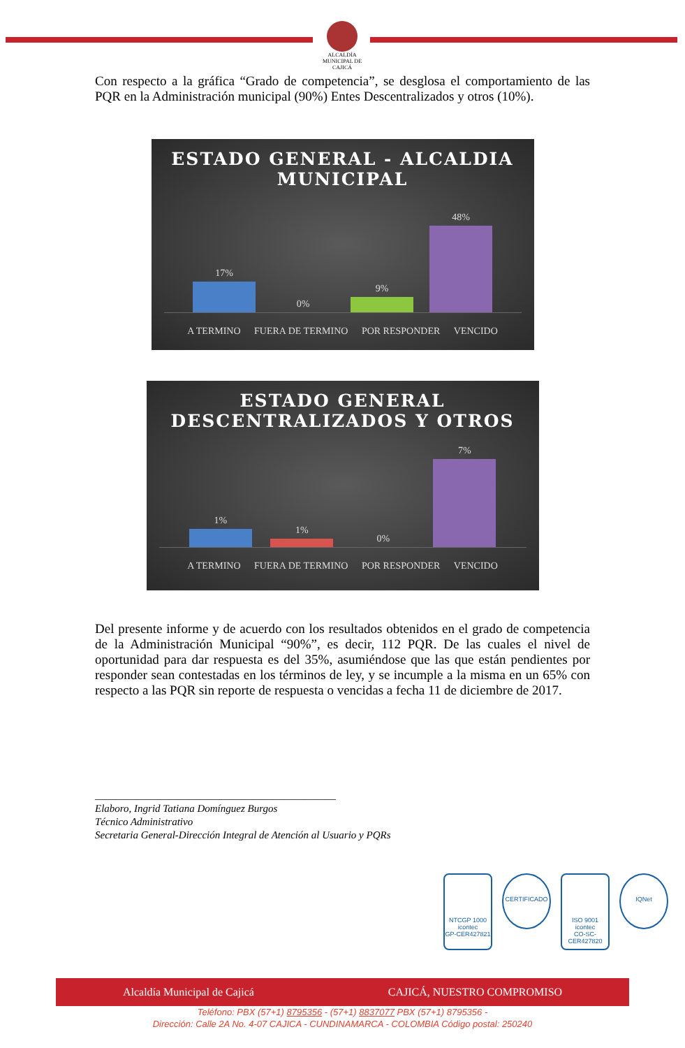ALCALDÍA MUNICIPAL DE
CAJICÁ
Con respecto a la gráfica “Grado de competencia”, se desglosa el comportamiento de las PQR en la Administración municipal (90%) Entes Descentralizados y otros (10%).
ESTADO GENERAL - ALCALDIA
MUNICIPAL
17%
0%
9%
48%
A TERMINO FUERA DE TERMINO POR RESPONDER VENCIDO
ESTADO GENERAL
DESCENTRALIZADOS Y OTROS
1%
1%
0%
7%
A TERMINO FUERA DE TERMINO POR RESPONDER VENCIDO
Del presente informe y de acuerdo con los resultados obtenidos en el grado de competencia de la Administración Municipal “90%”, es decir, 112 PQR. De las cuales el nivel de oportunidad para dar respuesta es del 35%, asumiéndose que las que están pendientes por responder sean contestadas en los términos de ley, y se incumple a la misma en un 65% con respecto a las PQR sin reporte de respuesta o vencidas a fecha 11 de diciembre de 2017.
______________________________________________
Elaboro, Ingrid Tatiana Domínguez Burgos
Técnico Administrativo
Secretaria General-Dirección Integral de Atención al Usuario y PQRs
NTCGP 1000
icontec
GP-CER427821
CERTIFICADO
ISO 9001
icontec
CO-SC-CER427820
IQNet
Alcaldía Municipal de Cajicá CAJICÁ, NUESTRO COMPROMISO
Teléfono: PBX (57+1) 8795356 - (57+1) 8837077 PBX (57+1) 8795356 -
Dirección: Calle 2A No. 4-07 CAJICA - CUNDINAMARCA - COLOMBIA Código postal: 250240